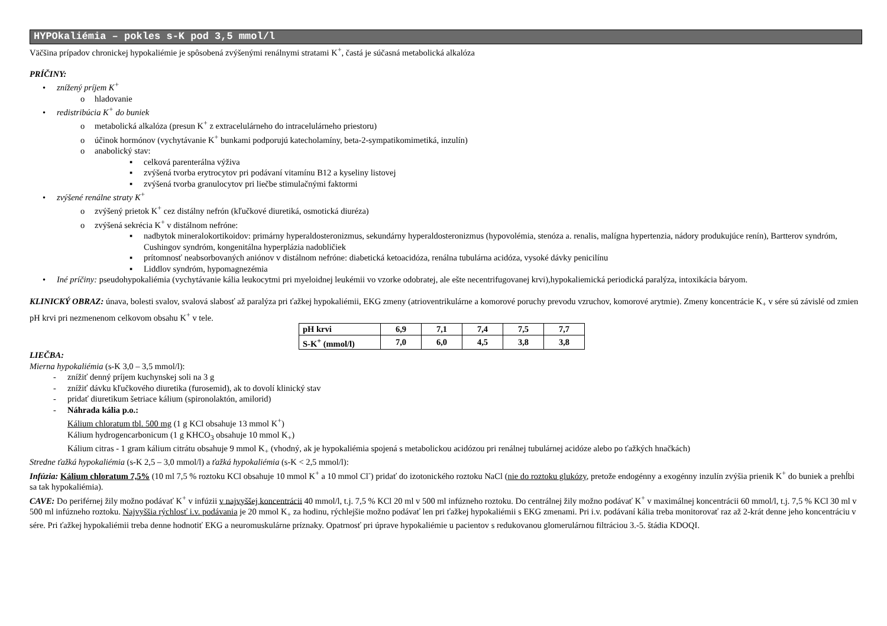HYPOkaliémia – pokles s-K pod 3,5 mmol/l
Väčšina prípadov chronickej hypokaliémie je spôsobená zvýšenými renálnymi stratami K<sup>+</sup>, častá je súčasná metabolická alkalóza
PRÍČINY:
• znížený príjem K<sup>+</sup>
o hladovanie
• redistribúcia K<sup>+</sup> do buniek
o metabolická alkalóza (presun K<sup>+</sup> z extracelulárneho do intracelulárneho priestoru)
o účinok hormónov (vychytávanie K<sup>+</sup> bunkami podporujú katecholamíny, beta-2-sympatikomimetiká, inzulín)
o anabolický stav:
▪ celková parenterálna výživa
▪ zvýšená tvorba erytrocytov pri podávaní vitamínu B12 a kyseliny listovej
▪ zvýšená tvorba granulocytov pri liečbe stimulačnými faktormi
• zvýšené renálne straty K<sup>+</sup>
o zvýšený prietok K<sup>+</sup> cez distálny nefrón (kľučkové diuretiká, osmotická diuréza)
o zvýšená sekrécia K<sup>+</sup> v distálnom nefróne:
▪ nadbytok mineralokortikoidov: primárny hyperaldosteronizmus, sekundárny hyperaldosteronizmus (hypovolémia, stenóza a. renalis, malígna hypertenzia, nádory produkujúce renín), Bartterov syndróm, Cushingov syndróm, kongenitálna hyperplázia nadobličiek
▪ prítomnosť neabsorbovaných aniónov v distálnom nefróne: diabetická ketoacidóza, renálna tubulárna acidóza, vysoké dávky penicilínu
▪ Liddlov syndróm, hypomagnezémia
• Iné príčiny: pseudohypokaliémia (vychytávanie kália leukocytmi pri myeloidnej leukémii vo vzorke odobratej, ale ešte necentrifugovanej krvi),hypokaliemická periodická paralýza, intoxikácia báryom.
KLINICKÝ OBRAZ: únava, bolesti svalov, svalová slabosť až paralýza pri ťažkej hypokaliémii, EKG zmeny (atrioventrikulárne a komorové poruchy prevodu vzruchov, komorové arytmie). Zmeny koncentrácie K<sub>+</sub> v sére sú závislé od zmien pH krvi pri nezmenenom celkovom obsahu K<sup>+</sup> v tele.
| pH krvi | 6,9 | 7,1 | 7,4 | 7,5 | 7,7 |
| S-K<sup>+</sup> (mmol/l) | 7,0 | 6,0 | 4,5 | 3,8 | 3,8 |
LIEČBA:
Mierna hypokaliémia (s-K 3,0 – 3,5 mmol/l):
- znížiť denný príjem kuchynskej soli na 3 g
- znížiť dávku kľučkového diuretika (furosemid), ak to dovolí klinický stav
- pridať diuretikum šetriace kálium (spironolaktón, amilorid)
- Náhrada kália p.o.:
Kálium chloratum tbl. 500 mg (1 g KCl obsahuje 13 mmol K<sup>+</sup>)
Kálium hydrogencarbonicum (1 g KHCO<sub>3</sub> obsahuje 10 mmol K<sub>+</sub>)
Kálium citras - 1 gram kálium citrátu obsahuje 9 mmol K<sub>+</sub> (vhodný, ak je hypokaliémia spojená s metabolickou acidózou pri renálnej tubulárnej acidóze alebo po ťažkých hnačkách)
Stredne ťažká hypokaliémia (s-K 2,5 – 3,0 mmol/l) a ťažká hypokaliémia (s-K < 2,5 mmol/l):
Infúzia: Kálium chloratum 7,5% (10 ml 7,5 % roztoku KCl obsahuje 10 mmol K<sup>+</sup> a 10 mmol Cl<sup>-</sup>) pridať do izotonického roztoku NaCl (nie do roztoku glukózy, pretože endogénny a exogénny inzulín zvýšia prienik K<sup>+</sup> do buniek a prehĺbi sa tak hypokaliémia).
CAVE: Do periférnej žily možno podávať K<sup>+</sup> v infúzii v najvyššej koncentrácii 40 mmol/l, t.j. 7,5 % KCl 20 ml v 500 ml infúzneho roztoku. Do centrálnej žily možno podávať K<sup>+</sup> v maximálnej koncentrácii 60 mmol/l, t.j. 7,5 % KCl 30 ml v 500 ml infúzneho roztoku. Najvyššia rýchlosť i.v. podávania je 20 mmol K<sub>+</sub> za hodinu, rýchlejšie možno podávať len pri ťažkej hypokaliémii s EKG zmenami. Pri i.v. podávaní kália treba monitorovať raz až 2-krát denne jeho koncentráciu v sére. Pri ťažkej hypokaliémii treba denne hodnotiť EKG a neuromuskulárne príznaky. Opatrnosť pri úprave hypokaliémie u pacientov s redukovanou glomerulárnou filtráciou 3.-5. štádia KDOQI.